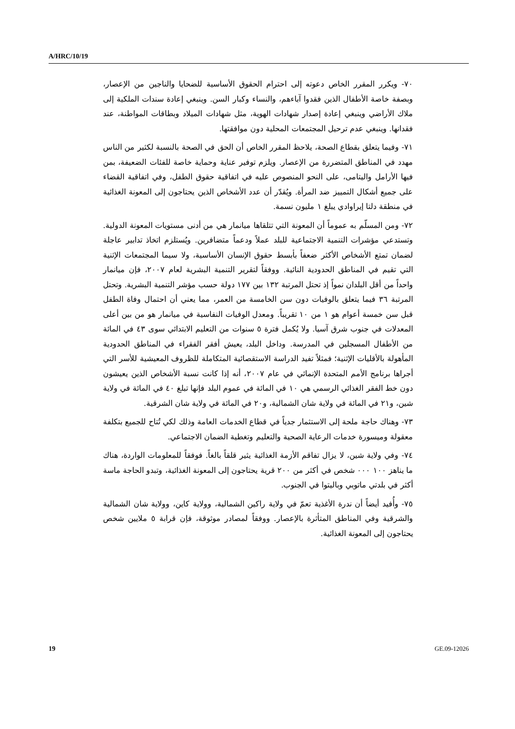A/HRC/10/19
٧٠- ويكرر المقرر الخاص دعوته إلى احترام الحقوق الأساسية للضحايا والناجين من الإعصار، وبصفة خاصة الأطفال الذين فقدوا آباءهم، والنساء وكبار السن. وينبغي إعادة سندات الملكية إلى ملاك الأراضي وينبغي إعادة إصدار شهادات الهوية، مثل شهادات الميلاد وبطاقات المواطنة، عند فقدانها. وينبغي عدم ترحيل المجتمعات المحلية دون موافقتها.
٧١- وفيما يتعلق بقطاع الصحة، يلاحظ المقرر الخاص أن الحق في الصحة بالنسبة لكثير من الناس مهدد في المناطق المتضررة من الإعصار. ويلزم توفير عناية وحماية خاصة للفئات الضعيفة، بمن فيها الأرامل واليتامى، على النحو المنصوص عليه في اتفاقية حقوق الطفل، وفي اتفاقية القضاء على جميع أشكال التمييز ضد المرأة. ويُقدّر أن عدد الأشخاص الذين يحتاجون إلى المعونة الغذائية في منطقة دلتا إيراوادي يبلغ ١ مليون نسمة.
٧٢- ومن المسلّم به عموماً أن المعونة التي تتلقاها ميانمار هي من أدنى مستويات المعونة الدولية. وتستدعي مؤشرات التنمية الاجتماعية للبلد عملاً ودعماً متضافرين. ويُستلزم اتخاذ تدابير عاجلة لضمان تمتع الأشخاص الأكثر ضعفاً بأبسط حقوق الإنسان الأساسية، ولا سيما المجتمعات الإثنية التي تقيم في المناطق الحدودية النائية. ووفقاً لتقرير التنمية البشرية لعام ٢٠٠٧، فإن ميانمار واحداً من أقل البلدان نمواً إذ تحتل المرتبة ١٣٢ بين ١٧٧ دولة حسب مؤشر التنمية البشرية. وتحتل المرتبة ٣٦ فيما يتعلق بالوفيات دون سن الخامسة من العمر، مما يعني أن احتمال وفاة الطفل قبل سن خمسة أعوام هو ١ من ١٠ تقريباً. ومعدل الوفيات النفاسية في ميانمار هو من بين أعلى المعدلات في جنوب شرق آسيا. ولا يُكمل فترة ٥ سنوات من التعليم الابتدائي سوى ٤٣ في المائة من الأطفال المسجلين في المدرسة. وداخل البلد، يعيش أفقر الفقراء في المناطق الحدودية المأهولة بالأقليات الإثنية؛ فمثلاً تفيد الدراسة الاستقصائية المتكاملة للظروف المعيشية للأسر التي أجراها برنامج الأمم المتحدة الإنمائي في عام ٢٠٠٧، أنه إذا كانت نسبة الأشخاص الذين يعيشون دون خط الفقر الغذائي الرسمي هي ١٠ في المائة في عموم البلد فإنها تبلغ ٤٠ في المائة في ولاية شين، و٢١ في المائة في ولاية شان الشمالية، و٢٠ في المائة في ولاية شان الشرقية.
٧٣- وهناك حاجة ملحة إلى الاستثمار جدياً في قطاع الخدمات العامة وذلك لكي تُتاح للجميع بتكلفة معقولة وميسورة خدمات الرعاية الصحية والتعليم وتغطية الضمان الاجتماعي.
٧٤- وفي ولاية شين، لا يزال تفاقم الأزمة الغذائية يثير قلقاً بالغاً. فوفقاً للمعلومات الواردة، هناك ما يناهز ١٠٠ ٠٠٠ شخص في أكثر من ٢٠٠ قرية يحتاجون إلى المعونة الغذائية، وتبدو الحاجة ماسة أكثر في بلدتي ماتوبي وباليتوا في الجنوب.
٧٥- وأُفيد أيضاً أن ندرة الأغذية تعمّ في ولاية راكين الشمالية، وولاية كاين، وولاية شان الشمالية والشرقية وفي المناطق المتأثرة بالإعصار. ووفقاً لمصادر موثوقة، فإن قرابة ٥ ملايين شخص يحتاجون إلى المعونة الغذائية.
19 GE.09-12026